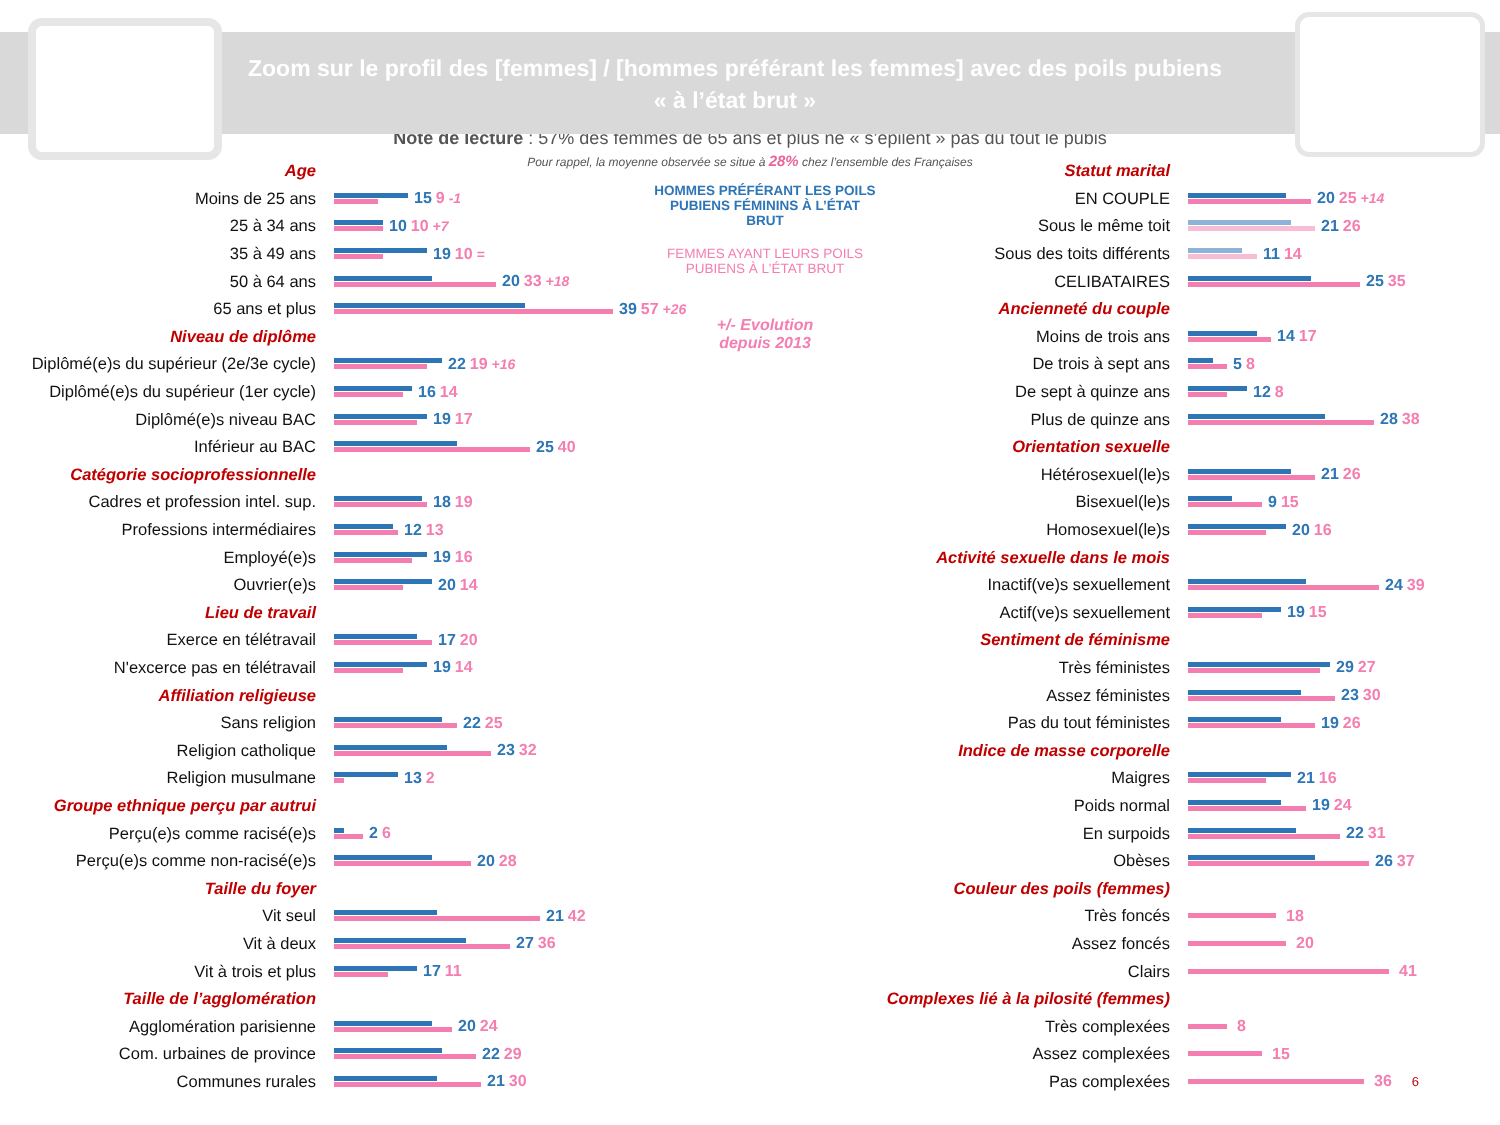Zoom sur le profil des [femmes] / [hommes préférant les femmes] avec des poils pubiens
« à l’état brut »
Note de lecture : 57% des femmes de 65 ans et plus ne « s’épilent » pas du tout le pubis
Pour rappel, la moyenne observée se situe à 28% chez l’ensemble des Françaises
Age
Moins de 25 ans 15 9 -1
25 à 34 ans 10 10 +7
35 à 49 ans 19 10 =
50 à 64 ans 20 33 +18
65 ans et plus 39 57 +26
Niveau de diplôme
Diplômé(e)s du supérieur (2e/3e cycle) 22 19 +16
Diplômé(e)s du supérieur (1er cycle) 16 14
Diplômé(e)s niveau BAC 19 17
Inférieur au BAC 25 40
Catégorie socioprofessionnelle
Cadres et profession intel. sup. 18 19
Professions intermédiaires 12 13
Employé(e)s 19 16
Ouvrier(e)s 20 14
Lieu de travail
Exerce en télétravail 17 20
N'excerce pas en télétravail 19 14
Affiliation religieuse
Sans religion 22 25
Religion catholique 23 32
Religion musulmane 13 2
Groupe ethnique perçu par autrui
Perçu(e)s comme racisé(e)s 2 6
Perçu(e)s comme non-racisé(e)s 20 28
Taille du foyer
Vit seul 21 42
Vit à deux 27 36
Vit à trois et plus 17 11
Taille de l’agglomération
Agglomération parisienne 20 24
Com. urbaines de province 22 29
Communes rurales 21 30
HOMMES PRÉFÉRANT LES POILS PUBIENS FÉMININS À L’ÉTAT BRUT
FEMMES AYANT LEURS POILS PUBIENS À L’ÉTAT BRUT
+/- Evolution
depuis 2013
Statut marital
EN COUPLE 20 25 +14
Sous le même toit 21 26
Sous des toits différents 11 14
CELIBATAIRES 25 35
Ancienneté du couple
Moins de trois ans 14 17
De trois à sept ans 5 8
De sept à quinze ans 12 8
Plus de quinze ans 28 38
Orientation sexuelle
Hétérosexuel(le)s 21 26
Bisexuel(le)s 9 15
Homosexuel(le)s 20 16
Activité sexuelle dans le mois
Inactif(ve)s sexuellement 24 39
Actif(ve)s sexuellement 19 15
Sentiment de féminisme
Très féministes 29 27
Assez féministes 23 30
Pas du tout féministes 19 26
Indice de masse corporelle
Maigres 21 16
Poids normal 19 24
En surpoids 22 31
Obèses 26 37
Couleur des poils (femmes)
Très foncés 18
Assez foncés 20
Clairs 41
Complexes lié à la pilosité (femmes)
Très complexées 8
Assez complexées 15
Pas complexées 36 6